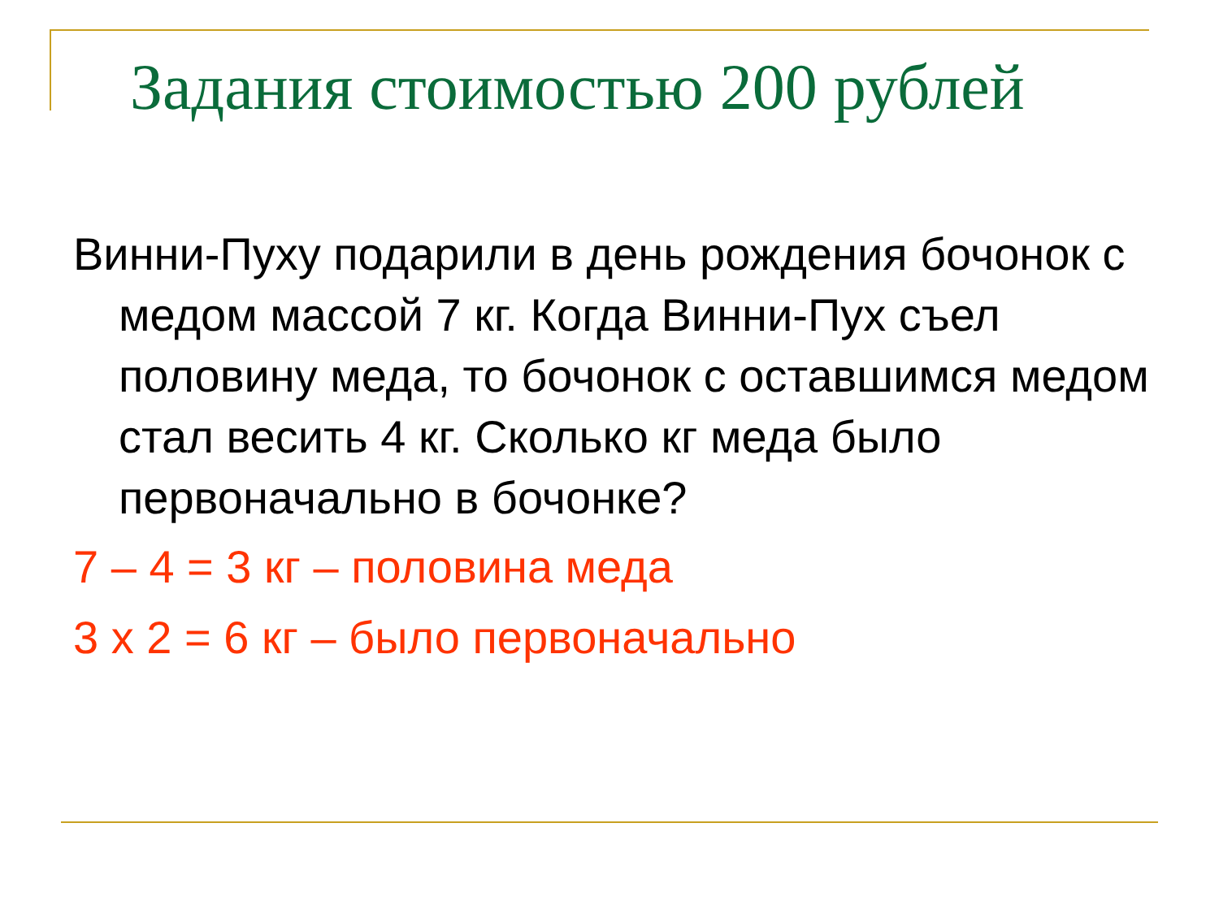Задания стоимостью 200 рублей
Винни-Пуху подарили в день рождения бочонок с медом массой 7 кг. Когда Винни-Пух съел половину меда, то бочонок с оставшимся медом стал весить 4 кг. Сколько кг меда было первоначально в бочонке?
7 – 4 = 3 кг – половина меда
3 х 2 = 6 кг – было первоначально